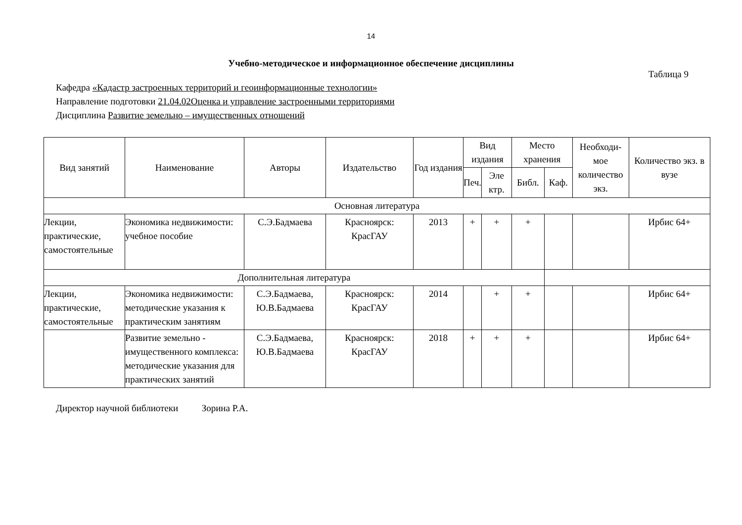14
Учебно-методическое и информационное обеспечение дисциплины
Таблица 9
Кафедра «Кадастр застроенных территорий и геоинформационные технологии»
Направление подготовки 21.04.02Оценка и управление застроенными территориями
Дисциплина Развитие земельно – имущественных отношений
| Вид занятий | Наименование | Авторы | Издательство | Год издания | Вид издания | | Место хранения | | Необходи-мое количество экз. | Количество экз. в вузе |
| --- | --- | --- | --- | --- | --- | --- | --- | --- | --- | --- |
| | | | | | Печ. | Эле ктр. | Библ. | Каф. | | |
| Основная литература | | | | | | | | | | |
| Лекции, практические, самостоятельные | Экономика недвижимости: учебное пособие | С.Э.Бадмаева | Красноярск: КрасГАУ | 2013 | + | + | + | | | Ирбис 64+ |
| Дополнительная литература | | | | | | | | | | |
| Лекции, практические, самостоятельные | Экономика недвижимости: методические указания к практическим занятиям | С.Э.Бадмаева, Ю.В.Бадмаева | Красноярск: КрасГАУ | 2014 | | + | + | | | Ирбис 64+ |
| | Развитие земельно - имущественного комплекса: методические указания для практических занятий | С.Э.Бадмаева, Ю.В.Бадмаева | Красноярск: КрасГАУ | 2018 | + | + | + | | | Ирбис 64+ |
Директор научной библиотеки Зорина Р.А.